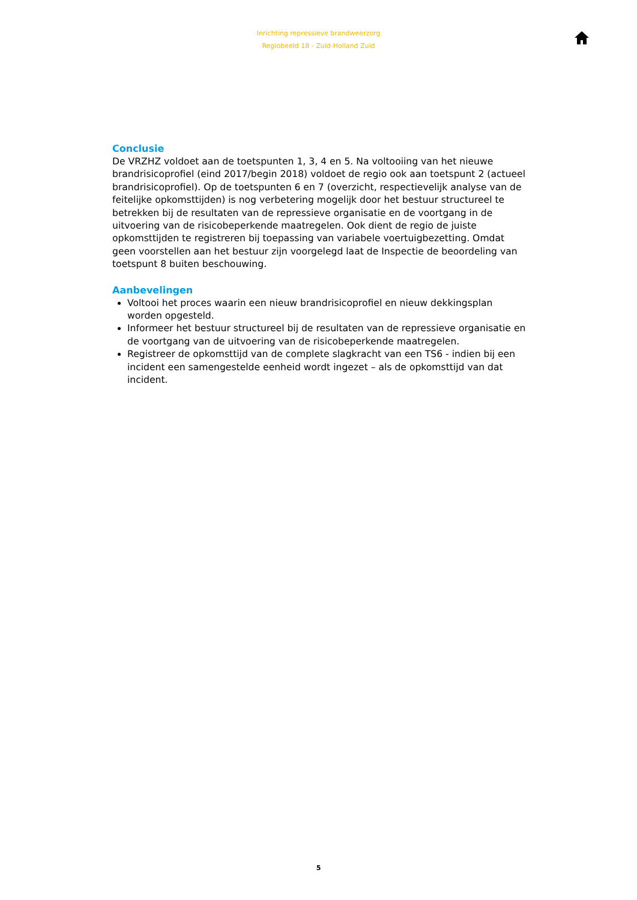Inrichting repressieve brandweerzorg
Regiobeeld 18 - Zuid-Holland Zuid
Conclusie
De VRZHZ voldoet aan de toetspunten 1, 3, 4 en 5. Na voltooiing van het nieuwe brandrisicoprofiel (eind 2017/begin 2018) voldoet de regio ook aan toetspunt 2 (actueel brandrisicoprofiel). Op de toetspunten 6 en 7 (overzicht, respectievelijk analyse van de feitelijke opkomsttijden) is nog verbetering mogelijk door het bestuur structureel te betrekken bij de resultaten van de repressieve organisatie en de voortgang in de uitvoering van de risicobeperkende maatregelen. Ook dient de regio de juiste opkomsttijden te registreren bij toepassing van variabele voertuigbezetting. Omdat geen voorstellen aan het bestuur zijn voorgelegd laat de Inspectie de beoordeling van toetspunt 8 buiten beschouwing.
Aanbevelingen
Voltooi het proces waarin een nieuw brandrisicoprofiel en nieuw dekkingsplan worden opgesteld.
Informeer het bestuur structureel bij de resultaten van de repressieve organisatie en de voortgang van de uitvoering van de risicobeperkende maatregelen.
Registreer de opkomsttijd van de complete slagkracht van een TS6 - indien bij een incident een samengestelde eenheid wordt ingezet – als de opkomsttijd van dat incident.
5